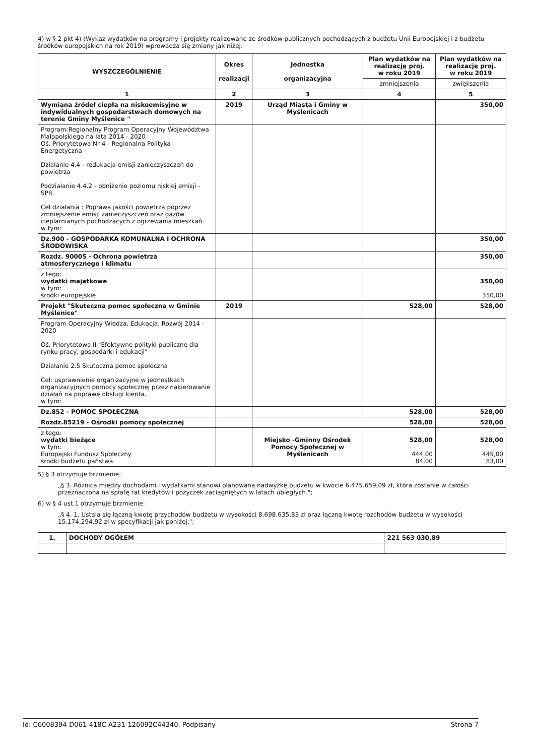4) w § 2 pkt 4) (Wykaz wydatków na programy i projekty realizowane ze środków publicznych pochodzących z budżetu Unii Europejskiej i z budżetu środków europejskich na rok 2019) wprowadza się zmiany jak niżej:
| WYSZCZEGÓLNIENIE | Okres realizacji | Jednostka organizacyjna | Plan wydatków na realizację proj. w roku 2019 | Plan wydatków na realizację proj. w roku 2019 |
| --- | --- | --- | --- | --- |
| | | | zmniejszenia | zwiększenia |
| 1 | 2 | 3 | 4 | 5 |
| Wymiana źródeł ciepła na niskoemisyjne w indywidualnych gospodarstwach domowych na terenie Gminy Myślenice " | 2019 | Urząd Miasta i Gminy w Myślenicach | | 350,00 |
| Program:Regionalny Program Operacyjny Województwa Małopolskiego na lata 2014 - 2020 Oś. Priorytetowa Nr 4 - Regionalna Polityka Energetyczna Działanie 4.4 - redukacja emisji zanieczyszczeń do powietrza Podziałanie 4.4.2 - obniżenie poziomu niskiej emisji - SPR Cel działania : Poprawa jakości powietrza poprzez zmniejszenie emisji zanieczyszczeń oraz gazów cieplarnianych pochodzących z ogrzewania mieszkań. w tym: | | | | |
| Dz.900 - GOSPODARKA KOMUNALNA I OCHRONA ŚRODOWISKA | | | | 350,00 |
| Rozdz. 90005 - Ochrona powietrza atmosferycznego i klimatu | | | | 350,00 |
| z tego: wydatki majątkowe w tym: środki europejskie | | | | 350,00 350,00 |
| Projekt "Skuteczna pomoc społeczna w Gminie Myślenice" | 2019 | | 528,00 | 528,00 |
| Program Operacyjny Wiedza, Edukacja, Rozwój 2014 - 2020 Oś. Priorytetowa II "Efektywne polityki publiczne dla rynku pracy, gospodarki i edukacji" Działanie 2.5 Skuteczna pomoc społeczna Cel: usprawnienie organizacyjne w jednostkach organizacyjnych pomocy społecznej przez nakierowanie działań na poprawę obsługi kienta. w tym: | | | | |
| Dz.852 - POMOC SPOŁECZNA | | | 528,00 | 528,00 |
| Rozdz.85219 - Ośrodki pomocy społecznej | | | 528,00 | 528,00 |
| z tego: wydatki bieżące w tym: Europejski Fundusz Społeczny środki budżetu państwa | | Miejsko -Gminny Ośrodek Pomocy Społecznej w Myślenicach | 528,00 444,00 84,00 | 528,00 445,00 83,00 |
5) § 3 otrzymuje brzmienie:
„§ 3. Różnica między dochodami i wydatkami stanowi planowaną nadwyżkę budżetu w kwocie 6.475.659,09 zł, która zostanie w całości przeznaczona na spłatę rat kredytów i pożyczek zaciągniętych w latach ubiegłych.";
6) w § 4 ust.1 otrzymuje brzmienie:
„§ 4. 1. Ustala się łączną kwotę przychodów budżetu w wysokości 8.698.635,83 zł oraz łączną kwotę rozchodów budżetu w wysokości 15.174.294,92 zł w specyfikacji jak poniżej:";
| 1. | DOCHODY OGÓŁEM | 221 563 030,89 |
Id: C6008394-D061-418C-A231-126092C44340. Podpisany Strona 7